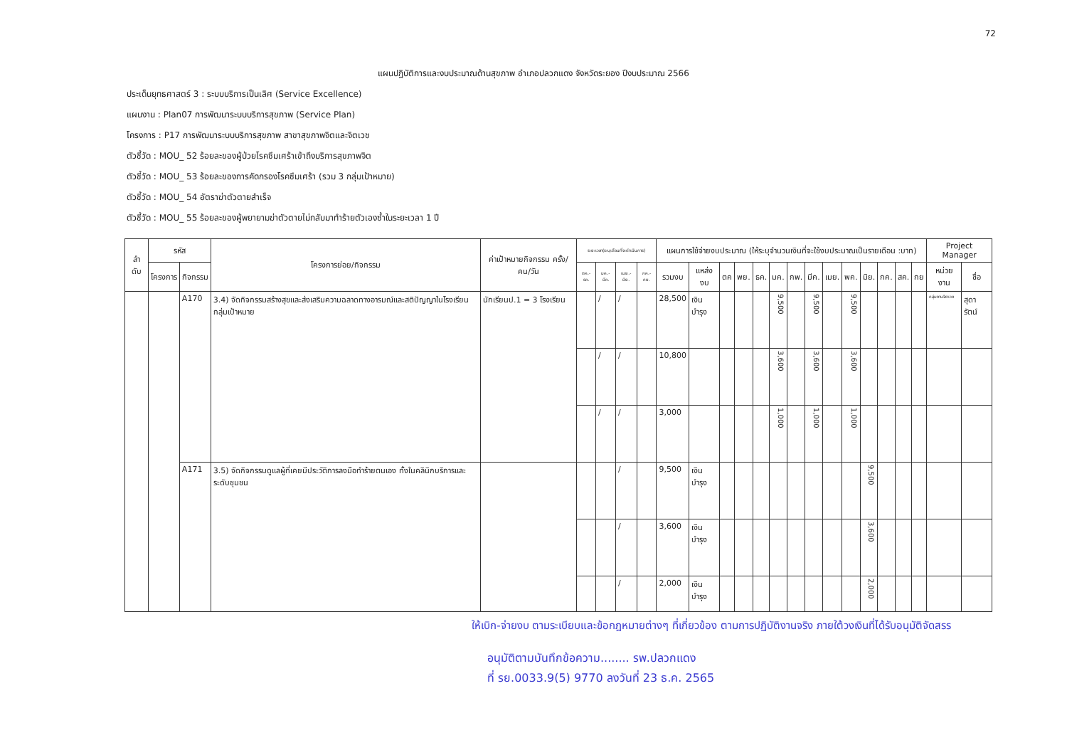72
แผนปฏิบัติการและงบประมาณด้านสุขภาพ อำเภอปลวกแดง จังหวัดระยอง ปีงบประมาณ 2566
ประเด็นยุทธศาสตร์ 3 : ระบบบริการเป็นเลิศ (Service Excellence)
แผนงาน : Plan07 การพัฒนาระบบบริการสุขภาพ (Service Plan)
โครงการ : P17 การพัฒนาระบบบริการสุขภาพ สาขาสุขภาพจิตและจิตเวช
ตัวชี้วัด : MOU_ 52 ร้อยละของผู้ป่วยโรคซึมเศร้าเข้าถึงบริการสุขภาพจิต
ตัวชี้วัด : MOU_ 53 ร้อยละของการคัดกรองโรคซึมเศร้า (รวม 3 กลุ่มเป้าหมาย)
ตัวชี้วัด : MOU_ 54 อัตราฆ่าตัวตายสำเร็จ
ตัวชี้วัด : MOU_ 55 ร้อยละของผู้พยายามฆ่าตัวตายไม่กลับมาทำร้ายตัวเองซ้ำในระยะเวลา 1 ปี
| ลำ ดับ | รหัส | | โครงการย่อย/กิจกรรม | ค่าเป้าหมายกิจกรรม ครั้ง/คน/วัน | ระยะเวลา(ระบุเดือนที่จะดำเนินการ) | | | | แผนการใช้จ่ายงบประมาณ (ให้ระบุจำนวนเงินที่จะใช้งบประมาณเป็นรายเดือน :บาท) | | | | | | | | | | | | | | Project Manager | |
| --- | --- | --- | --- | --- | --- | --- | --- | --- | --- | --- | --- | --- | --- | --- | --- | --- | --- | --- | --- | --- | --- | --- | --- | --- |
| | โครงการ | กิจกรรม | | | ตค.-ธค. | มค.-มีค. | เมย.-มิย. | กค.-กย. | รวมงบ | แหล่งงบ | ตค | พย. | ธค. | มค. | กพ. | มีค. | เมย. | พค. | มิย. | กค. | สค. | กย | หน่วยงาน | ชื่อ |
| | | A170 | 3.4) จัดกิจกรรมสร้างสุขและส่งเสริมความฉลาดทางอารมณ์และสติปัญญาในโรงเรียนกลุ่มเป้าหมาย | นักเรียนป.1 = 3 โรงเรียน | | / | / | | 28,500 | เงินบำรุง | | | | 9,500 | | 9,500 | | 9,500 | | | | | กลุ่มงานจิตเวช | สุดารัตน์ |
| | | | | | | / | / | | 10,800 | | | | | 3,600 | | 3,600 | | 3,600 | | | | | | |
| | | | | | | / | / | | 3,000 | | | | | 1,000 | | 1,000 | | 1,000 | | | | | | |
| | | A171 | 3.5) จัดกิจกรรมดูแลผู้ที่เคยมีประวัติการลงมือทำร้ายตนเอง ทั้งในคลินิกบริการและระดับชุมชน | | | | / | | 9,500 | เงินบำรุง | | | | | | | | | 9,500 | | | | | |
| | | | | | | | / | | 3,600 | เงินบำรุง | | | | | | | | | 3,600 | | | | | |
| | | | | | | | / | | 2,000 | เงินบำรุง | | | | | | | | | 2,000 | | | | | |
ให้เบิก-จ่ายงบ ตามระเบียบและข้อกฎหมายต่างๆ ที่เกี่ยวข้อง ตามการปฏิบัติงานจริง ภายใต้วงเงินที่ได้รับอนุมัติจัดสรร
อนุมัติตามบันทึกข้อความ........ รพ.ปลวกแดง
ที่ รย.0033.9(5) 9770 ลงวันที่ 23 ธ.ค. 2565